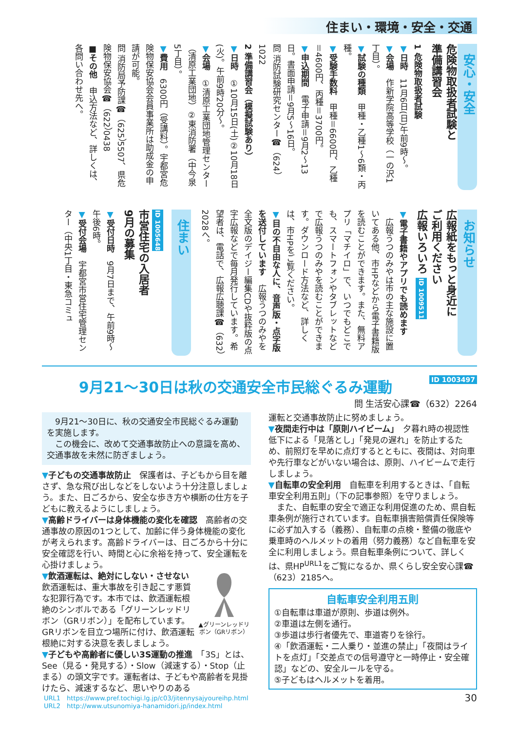住まい・環境・安全・交通
安心・安全
危険物取扱者試験と
準備講習会
1 危険物取扱者試験
▼日時　11月6日(日)午前9時～。
▼会場　作新学院高等学校（一の沢1丁目）。
▼試験の種類　甲種・乙種1～6類・丙種。
▼受験手数料　甲種＝6600円、乙種＝4600円、丙種＝3700円。
▼申込期間　電子申請＝9月2～13日。書面申請＝9月5～16日。
問 消防試験研究センター☎（624）1022
2 準備講習会（模擬試験あり）
▼日時　①10月15日(土)②10月18日(火)。午前9時20分～。
▼会場　①清原工業団地管理センター（清原工業団地）②東消防署（中今泉5丁目）。
▼費用　6300円（受講料）。宇都宮危険物保安協会会員事業所は助成金の申請が可能。
問 消防局予防課☎（625）5507、県危険物保安協会☎（622）0438
■その他　申込方法など、詳しくは、各問い合わせ先へ。
お知らせ
広報紙をもっと身近に
ご利用ください
広報いろいろ ID 1009511
▼電子書籍やアプリでも読めます
　広報うつのみやは市の主な施設に置いてある他、市HPなどから電子書籍版を読むことができます。また、無料アプリ「マチイロ」で、いつでもどこでも、スマートフォンやタブレットなどで広報うつのみやを読むことができます。ダウンロード方法など、詳しくは、市HPをご覧ください。
▼目の不自由な人に、音声版・点字版を送付しています　広報うつのみやを全文版のデイジー編集CDや抜粋版の点字広報などで毎月発行しています。希望者は、電話で、広報広聴課☎（632）2028へ。
住まい
ID 1005648
市営住宅の入居者
9月の募集
▼受付日時　9月7日まで、午前9時～午後6時。
▼受付会場　宇都宮市営住宅管理センター（中央1丁目・東急コミュ
9月21～30日は秋の交通安全市民総ぐるみ運動 ID 1003497
問 生活安心課☎（632）2264
　9月21～30日に、秋の交通安全市民総ぐるみ運動を実施します。
　この機会に、改めて交通事故防止への意識を高め、交通事故を未然に防ぎましょう。
▼子どもの交通事故防止　保護者は、子どもから目を離さず、急な飛び出しなどをしないよう十分注意しましょう。また、日ごろから、安全な歩き方や横断の仕方を子どもに教えるようにしましょう。
▼高齢ドライバーは身体機能の変化を確認　高齢者の交通事故の原因の1つとして、加齢に伴う身体機能の変化が考えられます。高齢ドライバーは、日ごろから十分に安全確認を行い、時間と心に余裕を持って、安全運転を心掛けましょう。
▲グリーンレッドリボン（GRリボン）
▼飲酒運転は、絶対にしない・させない　飲酒運転は、重大事故を引き起こす悪質な犯罪行為です。本市では、飲酒運転根絶のシンボルである「グリーンレッドリボン（GRリボン）」を配布しています。GRリボンを目立つ場所に付け、飲酒運転根絶に対する決意を表しましょう。
▼子どもや高齢者に優しい3S運動の推進　「3S」とは、See（見る・発見する）・Slow（減速する）・Stop（止まる）の頭文字です。運転者は、子どもや高齢者を見掛けたら、減速するなど、思いやりのある
運転と交通事故防止に努めましょう。
▼夜間走行中は「原則ハイビーム」　夕暮れ時の視認性低下による「見落とし」「発見の遅れ」を防止するため、前照灯を早めに点灯するとともに、夜間は、対向車や先行車などがいない場合は、原則、ハイビームで走行しましょう。
▼自転車の安全利用　自転車を利用するときは、「自転車安全利用五則」（下の記事参照）を守りましょう。
　また、自転車の安全で適正な利用促進のため、県自転車条例が施行されています。自転車損害賠償責任保険等に必ず加入する（義務）、自転車の点検・整備の徹底や乗車時のヘルメットの着用（努力義務）など自転車を安全に利用しましょう。県自転車条例について、詳しくは、県HP<sup>URL1</sup>をご覧になるか、県くらし安全安心課☎（623）2185へ。
自転車安全利用五則
①自転車は車道が原則、歩道は例外。
②車道は左側を通行。
③歩道は歩行者優先で、車道寄りを徐行。
④「飲酒運転・二人乗り・並進の禁止」「夜間はライトを点灯」「交差点での信号遵守と一時停止・安全確認」などの、安全ルールを守る。
⑤子どもはヘルメットを着用。
URL1　https://www.pref.tochigi.lg.jp/c03/jitennysajyoureihp.html
URL2　http://www.utsunomiya-hanamidori.jp/index.html
30